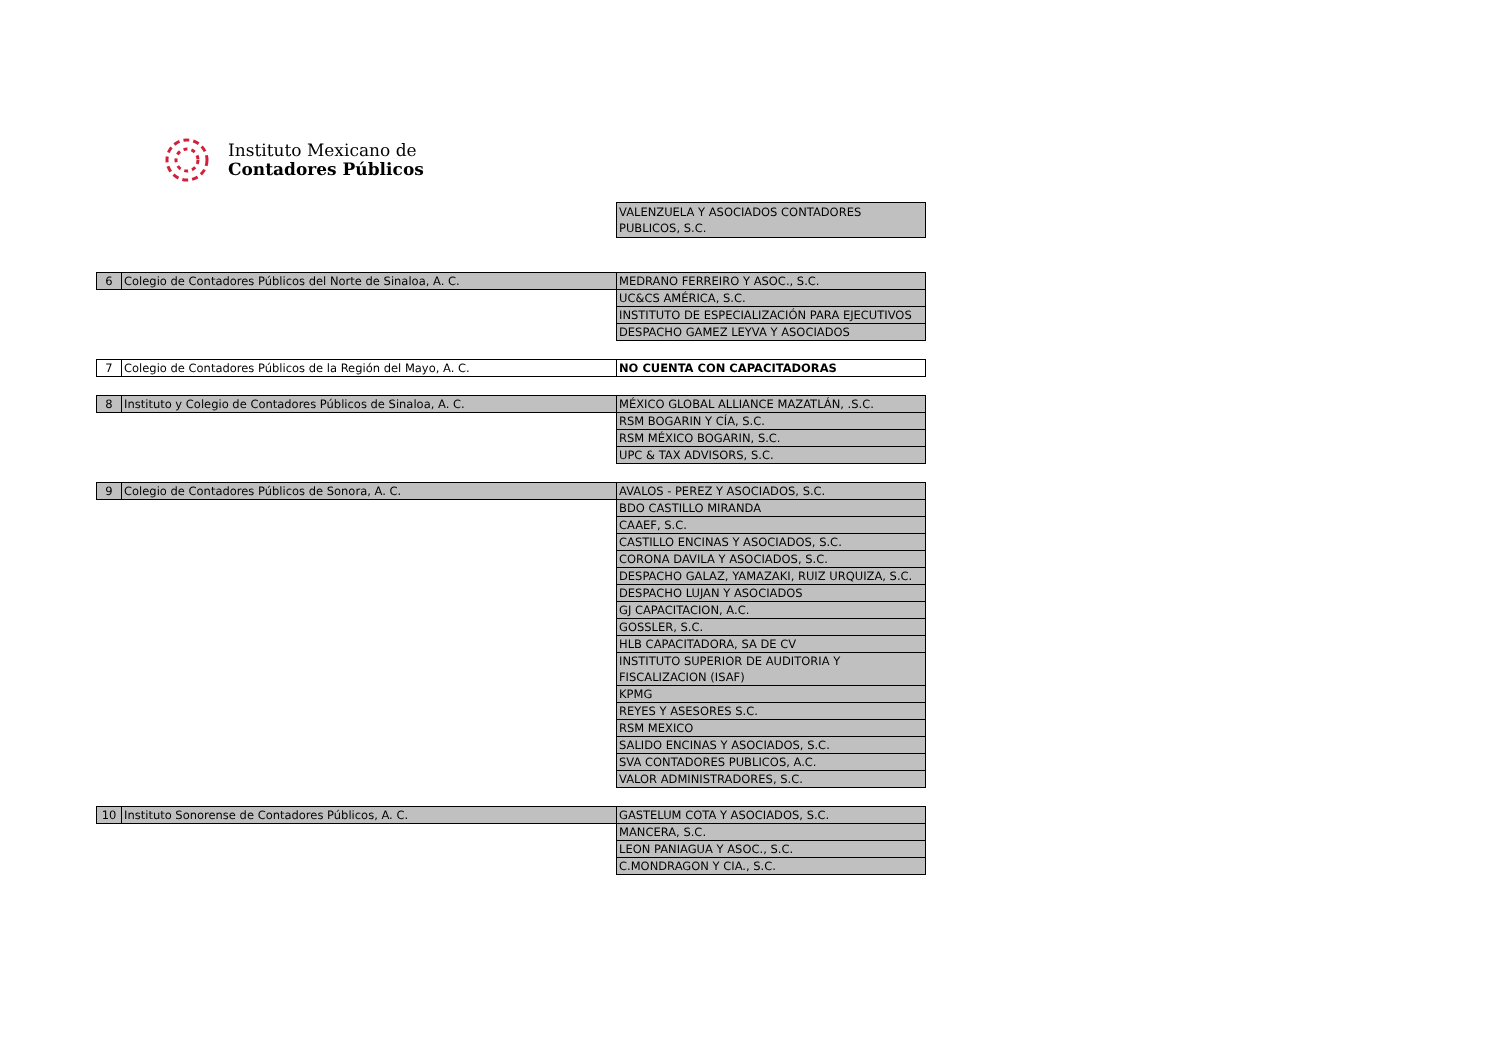Instituto Mexicano de
Contadores Públicos
| | | VALENZUELA Y ASOCIADOS CONTADORES PUBLICOS, S.C. |
| 6 | Colegio de Contadores Públicos del Norte de Sinaloa, A. C. | MEDRANO FERREIRO Y ASOC., S.C. |
| | | UC&CS AMÉRICA, S.C. |
| | | INSTITUTO DE ESPECIALIZACIÓN PARA EJECUTIVOS |
| | | DESPACHO GAMEZ LEYVA Y ASOCIADOS |
| 7 | Colegio de Contadores Públicos de la Región del Mayo, A. C. | NO CUENTA CON CAPACITADORAS |
| 8 | Instituto y Colegio de Contadores Públicos de Sinaloa, A. C. | MÉXICO GLOBAL ALLIANCE MAZATLÁN, .S.C. |
| | | RSM BOGARIN Y CÍA, S.C. |
| | | RSM MÉXICO BOGARIN, S.C. |
| | | UPC & TAX ADVISORS, S.C. |
| 9 | Colegio de Contadores Públicos de Sonora, A. C. | AVALOS - PEREZ Y ASOCIADOS, S.C. |
| | | BDO CASTILLO MIRANDA |
| | | CAAEF, S.C. |
| | | CASTILLO ENCINAS Y ASOCIADOS, S.C. |
| | | CORONA DAVILA Y ASOCIADOS, S.C. |
| | | DESPACHO GALAZ, YAMAZAKI, RUIZ URQUIZA, S.C. |
| | | DESPACHO LUJAN Y ASOCIADOS |
| | | GJ CAPACITACION, A.C. |
| | | GOSSLER, S.C. |
| | | HLB CAPACITADORA, SA DE CV |
| | | INSTITUTO SUPERIOR DE AUDITORIA Y FISCALIZACION (ISAF) |
| | | KPMG |
| | | REYES Y ASESORES S.C. |
| | | RSM MEXICO |
| | | SALIDO ENCINAS Y ASOCIADOS, S.C. |
| | | SVA CONTADORES PUBLICOS, A.C. |
| | | VALOR ADMINISTRADORES, S.C. |
| 10 | Instituto Sonorense de Contadores Públicos, A. C. | GASTELUM COTA Y ASOCIADOS, S.C. |
| | | MANCERA, S.C. |
| | | LEON PANIAGUA Y ASOC., S.C. |
| | | C.MONDRAGON Y CIA., S.C. |